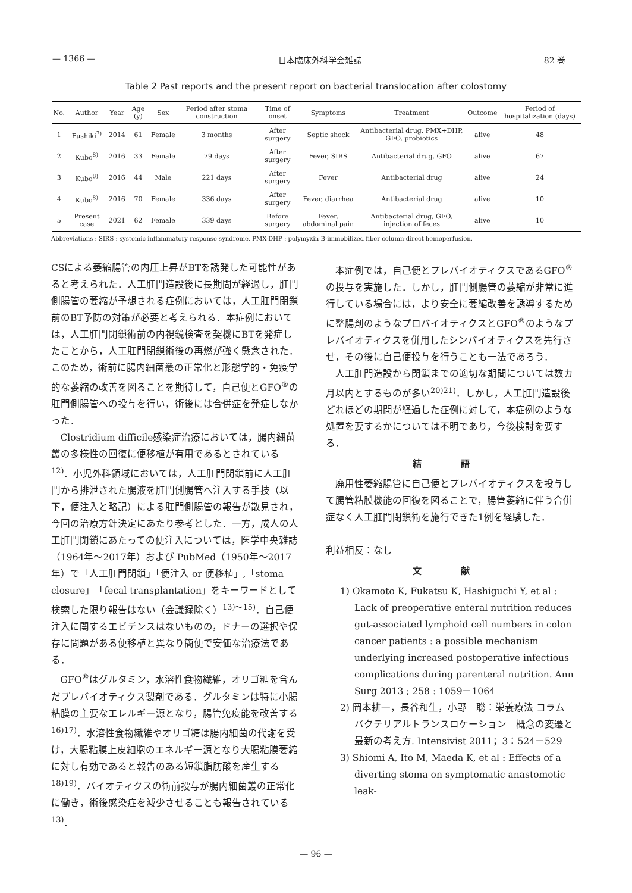— 1366 — 日本臨床外科学会雑誌 82 巻
Table 2 Past reports and the present report on bacterial translocation after colostomy
| No. | Author | Year | Age (y) | Sex | Period after stoma construction | Time of onset | Symptoms | Treatment | Outcome | Period of hospitalization (days) |
| --- | --- | --- | --- | --- | --- | --- | --- | --- | --- | --- |
| 1 | Fushiki<sup>7)</sup> | 2014 | 61 | Female | 3 months | After surgery | Septic shock | Antibacterial drug, PMX+DHP, GFO, probiotics | alive | 48 |
| 2 | Kubo<sup>8)</sup> | 2016 | 33 | Female | 79 days | After surgery | Fever, SIRS | Antibacterial drug, GFO | alive | 67 |
| 3 | Kubo<sup>8)</sup> | 2016 | 44 | Male | 221 days | After surgery | Fever | Antibacterial drug | alive | 24 |
| 4 | Kubo<sup>8)</sup> | 2016 | 70 | Female | 336 days | After surgery | Fever, diarrhea | Antibacterial drug | alive | 10 |
| 5 | Present case | 2021 | 62 | Female | 339 days | Before surgery | Fever, abdominal pain | Antibacterial drug, GFO, injection of feces | alive | 10 |
Abbreviations : SIRS : systemic inflammatory response syndrome, PMX-DHP : polymyxin B-immobilized fiber column-direct hemoperfusion.
CSによる萎縮腸管の内圧上昇がBTを誘発した可能性があると考えられた．人工肛門造設後に長期間が経過し，肛門側腸管の萎縮が予想される症例においては，人工肛門閉鎖前のBT予防の対策が必要と考えられる．本症例においては，人工肛門閉鎖術前の内視鏡検査を契機にBTを発症したことから，人工肛門閉鎖術後の再燃が強く懸念された．このため，術前に腸内細菌叢の正常化と形態学的・免疫学的な萎縮の改善を図ることを期待して，自己便とGFO<sup>®</sup>の肛門側腸管への投与を行い，術後には合併症を発症しなかった．
Clostridium difficile感染症治療においては，腸内細菌叢の多様性の回復に便移植が有用であるとされている<sup>12)</sup>．小児外科領域においては，人工肛門閉鎖前に人工肛門から排泄された腸液を肛門側腸管へ注入する手技（以下，便注入と略記）による肛門側腸管の報告が散見され，今回の治療方針決定にあたり参考とした．一方，成人の人工肛門閉鎖にあたっての便注入については，医学中央雑誌（1964年～2017年）および PubMed（1950年～2017年）で「人工肛門閉鎖」「便注入 or 便移植」,「stoma closure」「fecal transplantation」をキーワードとして検索した限り報告はない（会議録除く）<sup>13)～15)</sup>．自己便注入に関するエビデンスはないものの，ドナーの選択や保存に問題がある便移植と異なり簡便で安価な治療法である．
GFO<sup>®</sup>はグルタミン，水溶性食物繊維，オリゴ糖を含んだプレバイオティクス製剤である．グルタミンは特に小腸粘膜の主要なエレルギー源となり，腸管免疫能を改善する<sup>16)17)</sup>．水溶性食物繊維やオリゴ糖は腸内細菌の代謝を受け，大腸粘膜上皮細胞のエネルギー源となり大腸粘膜萎縮に対し有効であると報告のある短鎖脂肪酸を産生する<sup>18)19)</sup>．バイオティクスの術前投与が腸内細菌叢の正常化に働き，術後感染症を減少させることも報告されている<sup>13)</sup>．
本症例では，自己便とプレバイオティクスであるGFO<sup>®</sup>の投与を実施した．しかし，肛門側腸管の萎縮が非常に進行している場合には，より安全に萎縮改善を誘導するために整腸剤のようなプロバイオティクスとGFO<sup>®</sup>のようなプレバイオティクスを併用したシンバイオティクスを先行させ，その後に自己便投与を行うことも一法であろう．
人工肛門造設から閉鎖までの適切な期間については数カ月以内とするものが多い<sup>20)21)</sup>．しかし，人工肛門造設後どれほどの期間が経過した症例に対して，本症例のような処置を要するかについては不明であり，今後検討を要する．
結 語
廃用性萎縮腸管に自己便とプレバイオティクスを投与して腸管粘膜機能の回復を図ることで，腸管萎縮に伴う合併症なく人工肛門閉鎖術を施行できた1例を経験した．
利益相反：なし
文 献
1) Okamoto K, Fukatsu K, Hashiguchi Y, et al : Lack of preoperative enteral nutrition reduces gut-associated lymphoid cell numbers in colon cancer patients : a possible mechanism underlying increased postoperative infectious complications during parenteral nutrition. Ann Surg 2013 ; 258 : 1059－1064
2) 岡本耕一，長谷和生，小野　聡：栄養療法 コラム　バクテリアルトランスロケーション　概念の変遷と最新の考え方. Intensivist 2011；3：524－529
3) Shiomi A, Ito M, Maeda K, et al : Effects of a diverting stoma on symptomatic anastomotic leak-
— 96 —